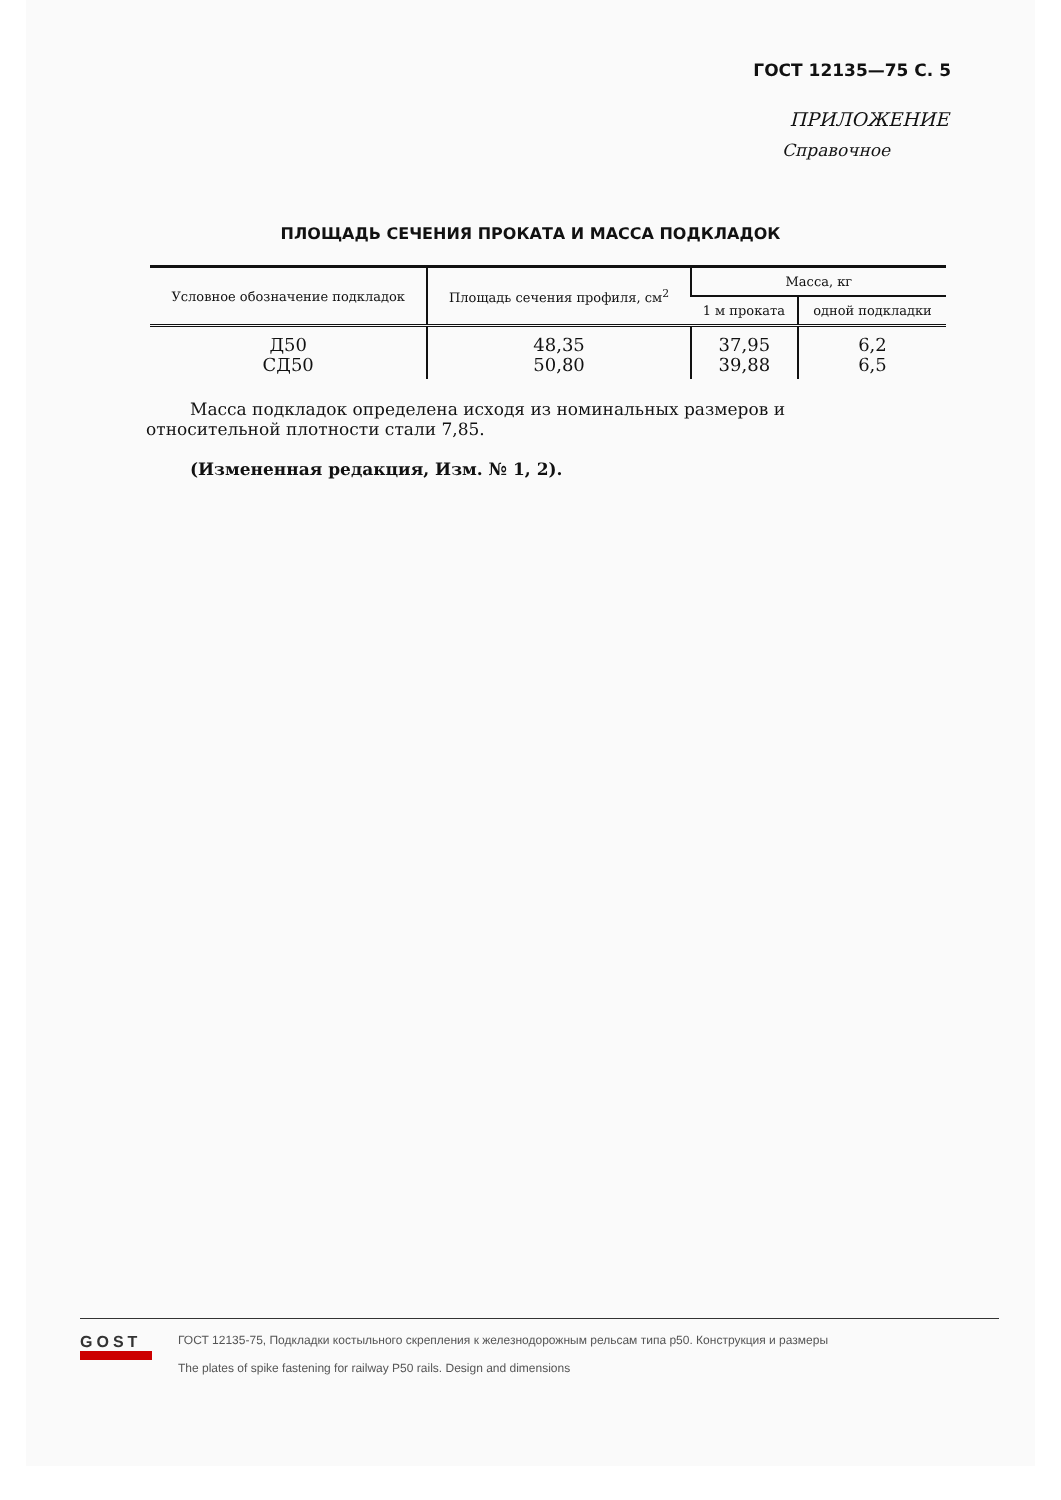ГОСТ 12135—75 С. 5
ПРИЛОЖЕНИЕ
Справочное
ПЛОЩАДЬ СЕЧЕНИЯ ПРОКАТА И МАССА ПОДКЛАДОК
| Условное обозначение подкладок | Площадь сечения профиля, см<sup>2</sup> | Масса, кг | |
| --- | --- | --- | --- |
| | | 1 м проката | одной подкладки |
| Д50 СД50 | 48,35 50,80 | 37,95 39,88 | 6,2 6,5 |
Масса подкладок определена исходя из номинальных размеров и относительной плотности стали 7,85.
(Измененная редакция, Изм. № 1, 2).
GOST
ГОСТ 12135-75, Подкладки костыльного скрепления к железнодорожным рельсам типа р50. Конструкция и размеры
The plates of spike fastening for railway P50 rails. Design and dimensions